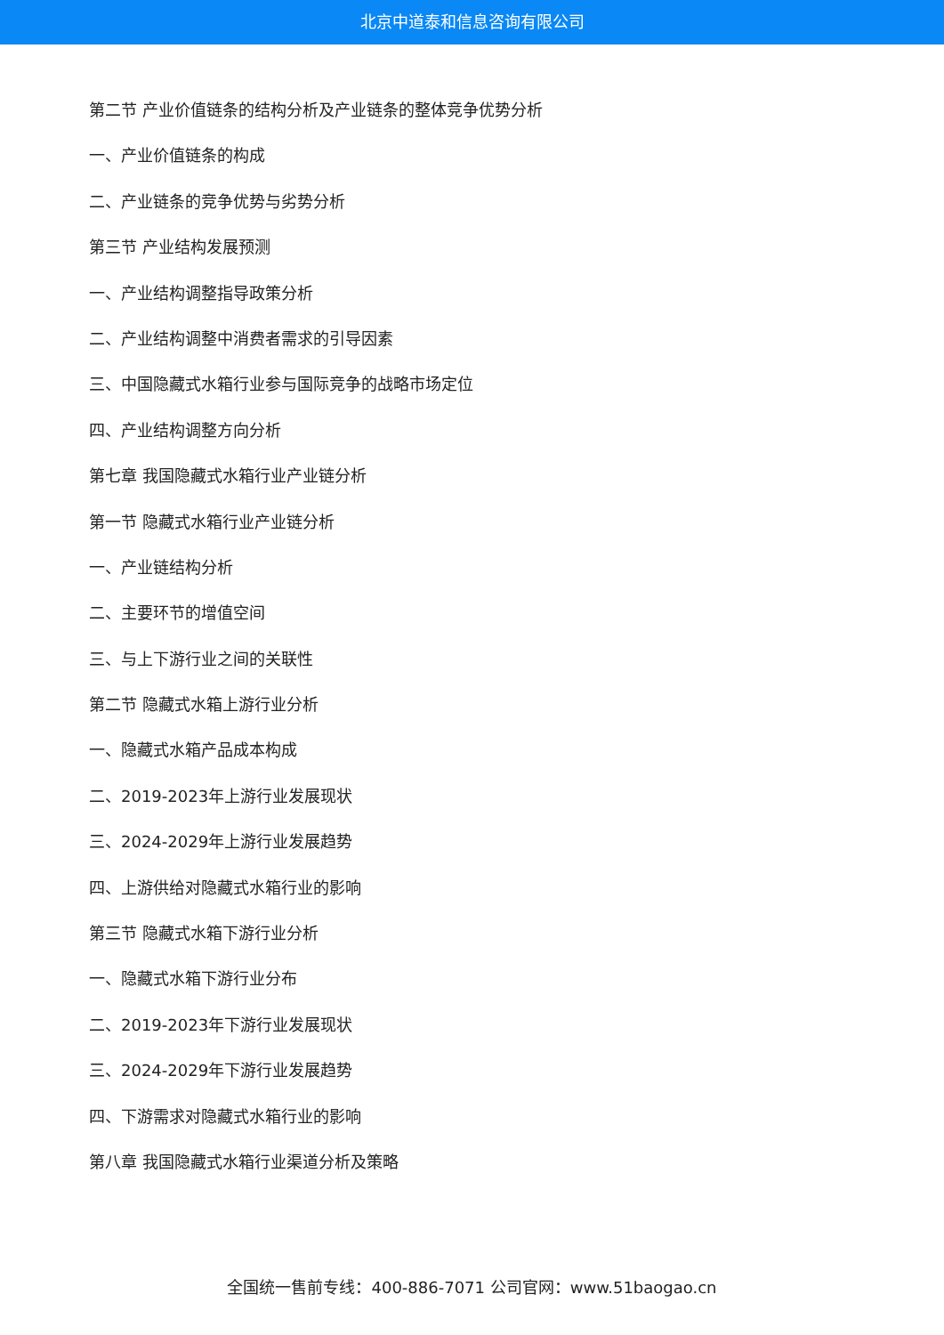北京中道泰和信息咨询有限公司
第二节 产业价值链条的结构分析及产业链条的整体竞争优势分析
一、产业价值链条的构成
二、产业链条的竞争优势与劣势分析
第三节 产业结构发展预测
一、产业结构调整指导政策分析
二、产业结构调整中消费者需求的引导因素
三、中国隐藏式水箱行业参与国际竞争的战略市场定位
四、产业结构调整方向分析
第七章 我国隐藏式水箱行业产业链分析
第一节 隐藏式水箱行业产业链分析
一、产业链结构分析
二、主要环节的增值空间
三、与上下游行业之间的关联性
第二节 隐藏式水箱上游行业分析
一、隐藏式水箱产品成本构成
二、2019-2023年上游行业发展现状
三、2024-2029年上游行业发展趋势
四、上游供给对隐藏式水箱行业的影响
第三节 隐藏式水箱下游行业分析
一、隐藏式水箱下游行业分布
二、2019-2023年下游行业发展现状
三、2024-2029年下游行业发展趋势
四、下游需求对隐藏式水箱行业的影响
第八章 我国隐藏式水箱行业渠道分析及策略
全国统一售前专线：400-886-7071 公司官网：www.51baogao.cn